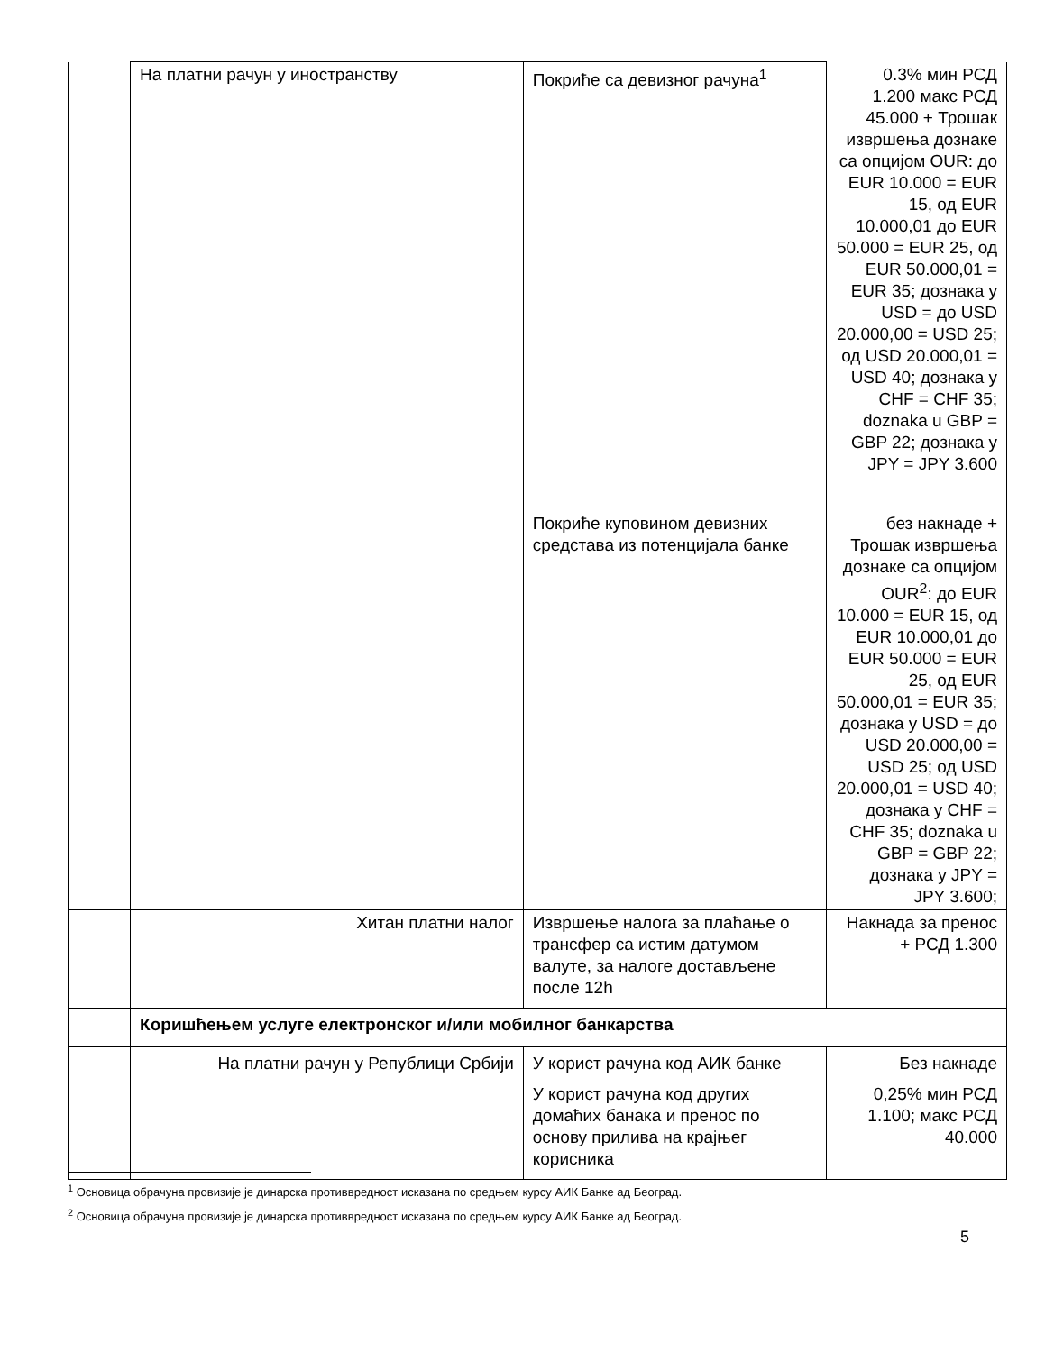| | На платни рачун у иностранству | Покриће са девизног рачуна<sup>1</sup> | 0.3% мин РСД 1.200 макс РСД 45.000 + Трошак извршења дознаке са опцијом OUR: до EUR 10.000 = EUR 15, од EUR 10.000,01 до EUR 50.000 = EUR 25, од EUR 50.000,01 = EUR 35; дознака у USD = до USD 20.000,00 = USD 25; од USD 20.000,01 = USD 40; дознака у CHF = CHF 35; doznaka u GBP = GBP 22; дознака у JPY = JPY 3.600 |
| | | Покриће куповином девизних средстава из потенцијала банке | без накнаде + Трошак извршења дознаке са опцијом OUR<sup>2</sup>: до EUR 10.000 = EUR 15, од EUR 10.000,01 до EUR 50.000 = EUR 25, од EUR 50.000,01 = EUR 35; дознака у USD = до USD 20.000,00 = USD 25; од USD 20.000,01 = USD 40; дознака у CHF = CHF 35; doznaka u GBP = GBP 22; дознака у JPY = JPY 3.600; |
| | Хитан платни налог | Извршење налога за плаћање о трансфер са истим датумом валуте, за налоге достављене после 12h | Накнада за пренос + РСД 1.300 |
| | Коришћењем услуге електронског и/или мобилног банкарства | | |
| | На платни рачун у Републици Србији | У корист рачуна код АИК банке | Без накнаде |
| | | У корист рачуна код других домаћих банака и пренос по основу прилива на крајњег корисника | 0,25% мин РСД 1.100; макс РСД 40.000 |
<sup>1</sup> Основица обрачуна провизије је динарска противвредност исказана по средњем курсу АИК Банке ад Београд.
<sup>2</sup> Основица обрачуна провизије је динарска противвредност исказана по средњем курсу АИК Банке ад Београд.
5